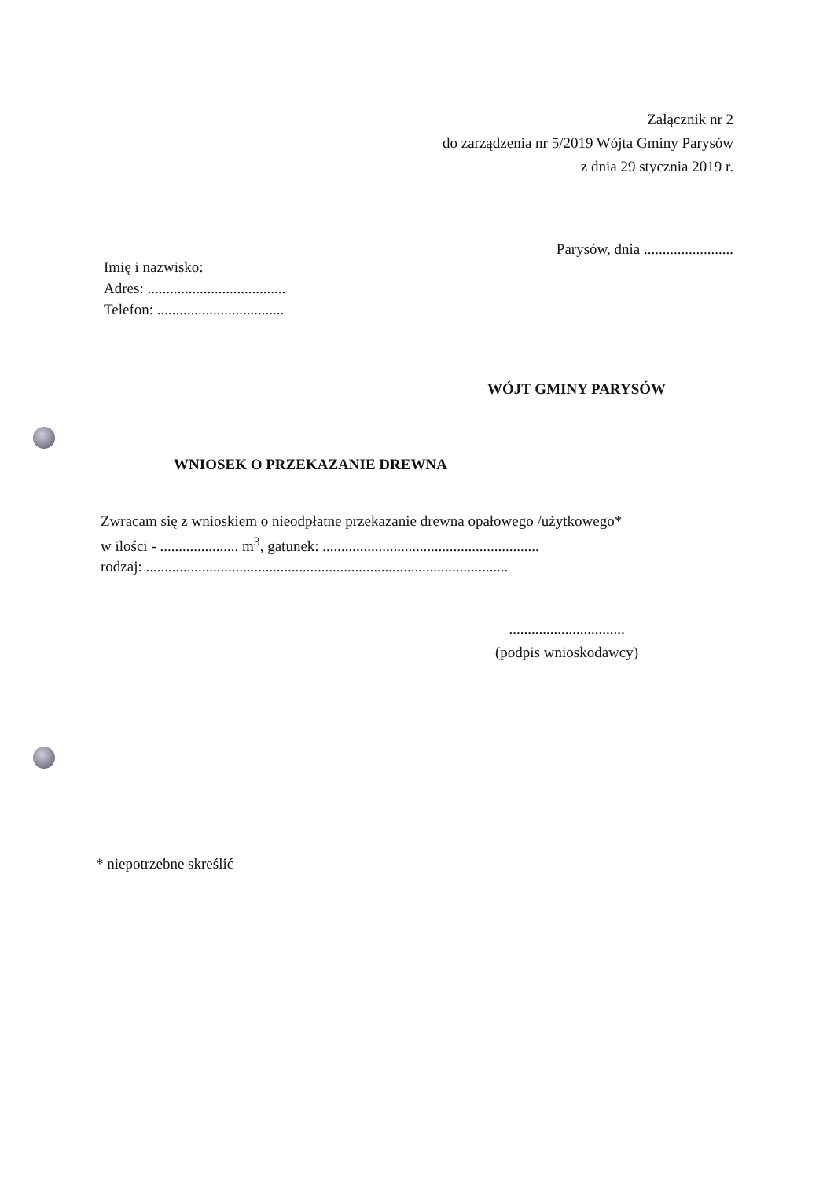Załącznik nr 2
do zarządzenia nr 5/2019 Wójta Gminy Parysów
z dnia 29 stycznia 2019 r.
Parysów, dnia ........................
Imię i nazwisko:
Adres: .....................................
Telefon: ..................................
WÓJT GMINY PARYSÓW
WNIOSEK O PRZEKAZANIE DREWNA
Zwracam się z wnioskiem o nieodpłatne przekazanie drewna opałowego /użytkowego*
w ilości - ..................... m<sup>3</sup>, gatunek: ..........................................................
rodzaj: .................................................................................................
...............................
(podpis wnioskodawcy)
* niepotrzebne skreślić